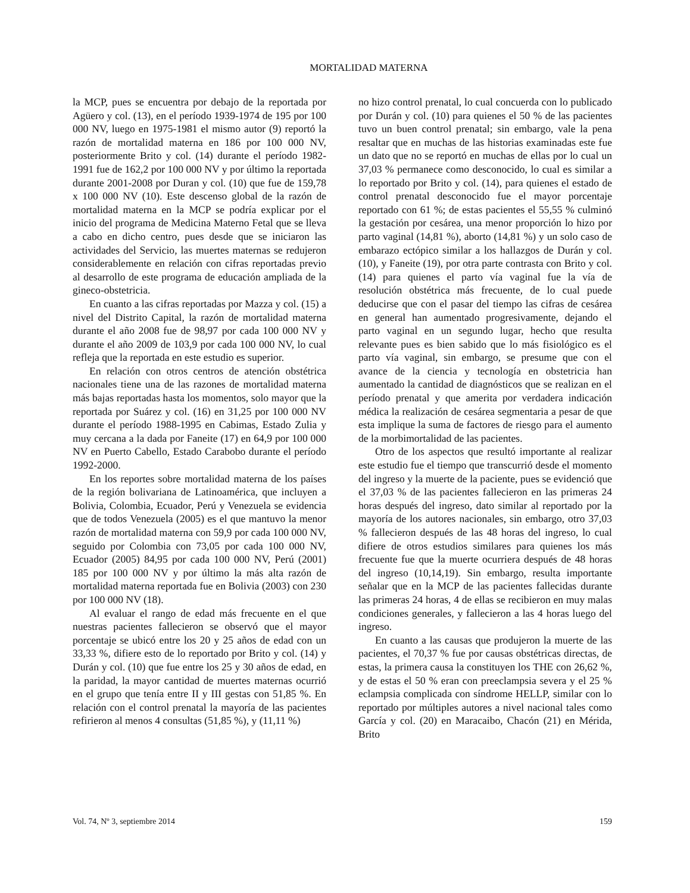MORTALIDAD MATERNA
la MCP, pues se encuentra por debajo de la reportada por Agüero y col. (13), en el período 1939-1974 de 195 por 100 000 NV, luego en 1975-1981 el mismo autor (9) reportó la razón de mortalidad materna en 186 por 100 000 NV, posteriormente Brito y col. (14) durante el período 1982-1991 fue de 162,2 por 100 000 NV y por último la reportada durante 2001-2008 por Duran y col. (10) que fue de 159,78 x 100 000 NV (10). Este descenso global de la razón de mortalidad materna en la MCP se podría explicar por el inicio del programa de Medicina Materno Fetal que se lleva a cabo en dicho centro, pues desde que se iniciaron las actividades del Servicio, las muertes maternas se redujeron considerablemente en relación con cifras reportadas previo al desarrollo de este programa de educación ampliada de la gineco-obstetricia.
En cuanto a las cifras reportadas por Mazza y col. (15) a nivel del Distrito Capital, la razón de mortalidad materna durante el año 2008 fue de 98,97 por cada 100 000 NV y durante el año 2009 de 103,9 por cada 100 000 NV, lo cual refleja que la reportada en este estudio es superior.
En relación con otros centros de atención obstétrica nacionales tiene una de las razones de mortalidad materna más bajas reportadas hasta los momentos, solo mayor que la reportada por Suárez y col. (16) en 31,25 por 100 000 NV durante el período 1988-1995 en Cabimas, Estado Zulia y muy cercana a la dada por Faneite (17) en 64,9 por 100 000 NV en Puerto Cabello, Estado Carabobo durante el período 1992-2000.
En los reportes sobre mortalidad materna de los países de la región bolivariana de Latinoamérica, que incluyen a Bolivia, Colombia, Ecuador, Perú y Venezuela se evidencia que de todos Venezuela (2005) es el que mantuvo la menor razón de mortalidad materna con 59,9 por cada 100 000 NV, seguido por Colombia con 73,05 por cada 100 000 NV, Ecuador (2005) 84,95 por cada 100 000 NV, Perú (2001) 185 por 100 000 NV y por último la más alta razón de mortalidad materna reportada fue en Bolivia (2003) con 230 por 100 000 NV (18).
Al evaluar el rango de edad más frecuente en el que nuestras pacientes fallecieron se observó que el mayor porcentaje se ubicó entre los 20 y 25 años de edad con un 33,33 %, difiere esto de lo reportado por Brito y col. (14) y Durán y col. (10) que fue entre los 25 y 30 años de edad, en la paridad, la mayor cantidad de muertes maternas ocurrió en el grupo que tenía entre II y III gestas con 51,85 %. En relación con el control prenatal la mayoría de las pacientes refirieron al menos 4 consultas (51,85 %), y (11,11 %)
no hizo control prenatal, lo cual concuerda con lo publicado por Durán y col. (10) para quienes el 50 % de las pacientes tuvo un buen control prenatal; sin embargo, vale la pena resaltar que en muchas de las historias examinadas este fue un dato que no se reportó en muchas de ellas por lo cual un 37,03 % permanece como desconocido, lo cual es similar a lo reportado por Brito y col. (14), para quienes el estado de control prenatal desconocido fue el mayor porcentaje reportado con 61 %; de estas pacientes el 55,55 % culminó la gestación por cesárea, una menor proporción lo hizo por parto vaginal (14,81 %), aborto (14,81 %) y un solo caso de embarazo ectópico similar a los hallazgos de Durán y col. (10), y Faneite (19), por otra parte contrasta con Brito y col. (14) para quienes el parto vía vaginal fue la vía de resolución obstétrica más frecuente, de lo cual puede deducirse que con el pasar del tiempo las cifras de cesárea en general han aumentado progresivamente, dejando el parto vaginal en un segundo lugar, hecho que resulta relevante pues es bien sabido que lo más fisiológico es el parto vía vaginal, sin embargo, se presume que con el avance de la ciencia y tecnología en obstetricia han aumentado la cantidad de diagnósticos que se realizan en el período prenatal y que amerita por verdadera indicación médica la realización de cesárea segmentaria a pesar de que esta implique la suma de factores de riesgo para el aumento de la morbimortalidad de las pacientes.
Otro de los aspectos que resultó importante al realizar este estudio fue el tiempo que transcurrió desde el momento del ingreso y la muerte de la paciente, pues se evidenció que el 37,03 % de las pacientes fallecieron en las primeras 24 horas después del ingreso, dato similar al reportado por la mayoría de los autores nacionales, sin embargo, otro 37,03 % fallecieron después de las 48 horas del ingreso, lo cual difiere de otros estudios similares para quienes los más frecuente fue que la muerte ocurriera después de 48 horas del ingreso (10,14,19). Sin embargo, resulta importante señalar que en la MCP de las pacientes fallecidas durante las primeras 24 horas, 4 de ellas se recibieron en muy malas condiciones generales, y fallecieron a las 4 horas luego del ingreso.
En cuanto a las causas que produjeron la muerte de las pacientes, el 70,37 % fue por causas obstétricas directas, de estas, la primera causa la constituyen los THE con 26,62 %, y de estas el 50 % eran con preeclampsia severa y el 25 % eclampsia complicada con síndrome HELLP, similar con lo reportado por múltiples autores a nivel nacional tales como García y col. (20) en Maracaibo, Chacón (21) en Mérida, Brito
Vol. 74, Nº 3, septiembre 2014 159